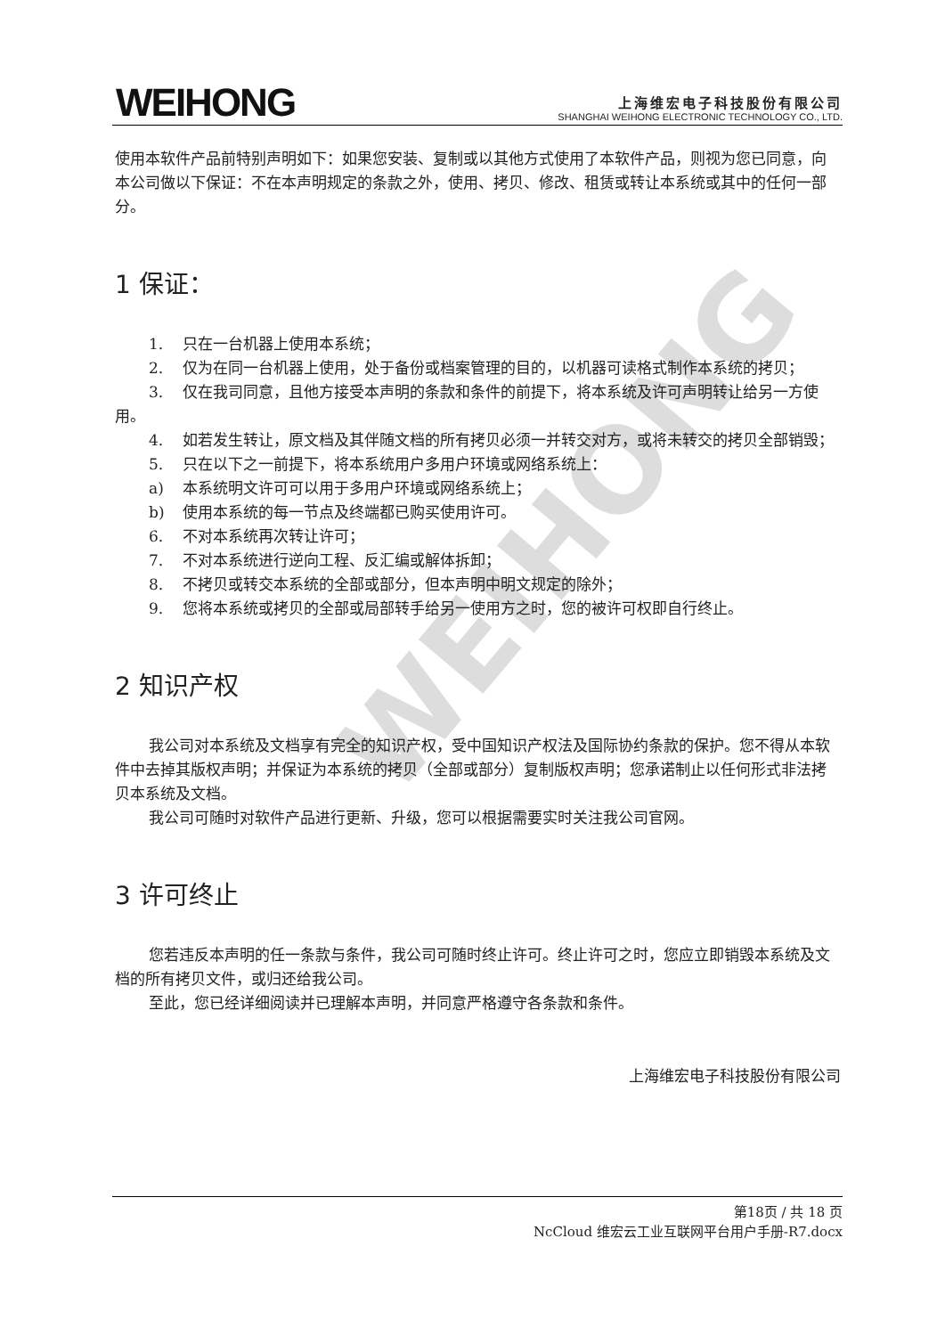WEIHONG
WEIHONG
上海维宏电子科技股份有限公司
SHANGHAI WEIHONG ELECTRONIC TECHNOLOGY CO., LTD.
使用本软件产品前特别声明如下：如果您安装、复制或以其他方式使用了本软件产品，则视为您已同意，向本公司做以下保证：不在本声明规定的条款之外，使用、拷贝、修改、租赁或转让本系统或其中的任何一部分。
1 保证：
1. 只在一台机器上使用本系统；
2. 仅为在同一台机器上使用，处于备份或档案管理的目的，以机器可读格式制作本系统的拷贝；
3. 仅在我司同意，且他方接受本声明的条款和条件的前提下，将本系统及许可声明转让给另一方使用。
4. 如若发生转让，原文档及其伴随文档的所有拷贝必须一并转交对方，或将未转交的拷贝全部销毁；
5. 只在以下之一前提下，将本系统用户多用户环境或网络系统上：
a) 本系统明文许可可以用于多用户环境或网络系统上；
b) 使用本系统的每一节点及终端都已购买使用许可。
6. 不对本系统再次转让许可；
7. 不对本系统进行逆向工程、反汇编或解体拆卸；
8. 不拷贝或转交本系统的全部或部分，但本声明中明文规定的除外；
9. 您将本系统或拷贝的全部或局部转手给另一使用方之时，您的被许可权即自行终止。
2 知识产权
我公司对本系统及文档享有完全的知识产权，受中国知识产权法及国际协约条款的保护。您不得从本软件中去掉其版权声明；并保证为本系统的拷贝（全部或部分）复制版权声明；您承诺制止以任何形式非法拷贝本系统及文档。
我公司可随时对软件产品进行更新、升级，您可以根据需要实时关注我公司官网。
3 许可终止
您若违反本声明的任一条款与条件，我公司可随时终止许可。终止许可之时，您应立即销毁本系统及文档的所有拷贝文件，或归还给我公司。
至此，您已经详细阅读并已理解本声明，并同意严格遵守各条款和条件。
上海维宏电子科技股份有限公司
第18页 / 共 18 页
NcCloud 维宏云工业互联网平台用户手册-R7.docx